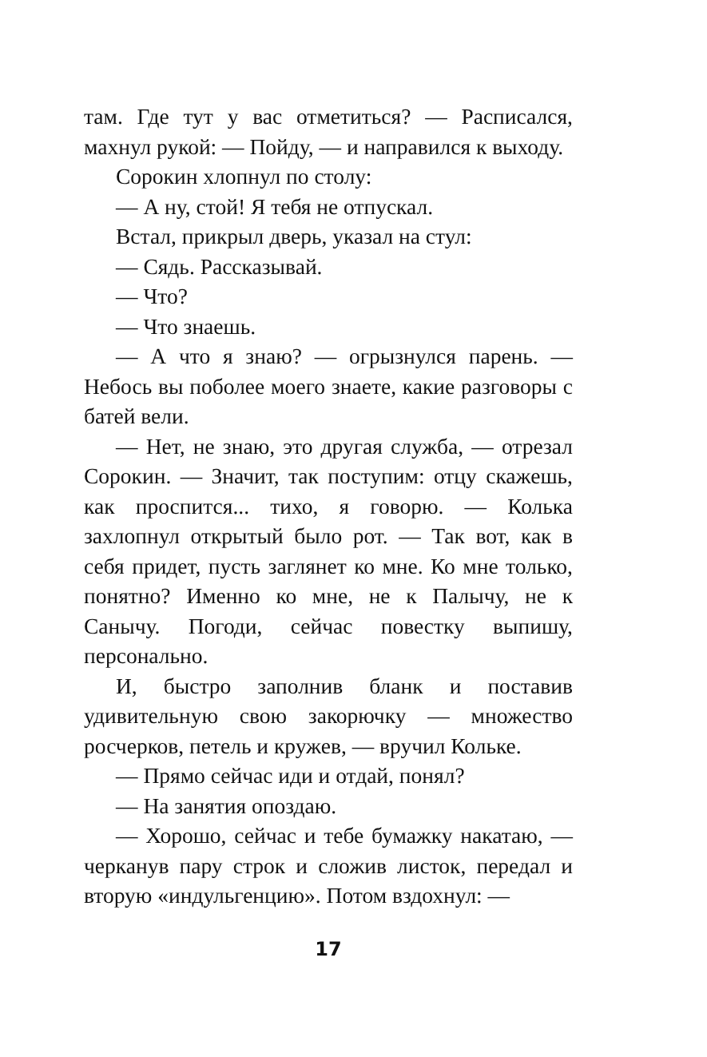там. Где тут у вас отметиться? — Расписался, махнул рукой: — Пойду, — и направился к выходу.
Сорокин хлопнул по столу:
— А ну, стой! Я тебя не отпускал.
Встал, прикрыл дверь, указал на стул:
— Сядь. Рассказывай.
— Что?
— Что знаешь.
— А что я знаю? — огрызнулся парень. — Небось вы поболее моего знаете, какие разговоры с батей вели.
— Нет, не знаю, это другая служба, — отрезал Сорокин. — Значит, так поступим: отцу скажешь, как проспится... тихо, я говорю. — Колька захлопнул открытый было рот. — Так вот, как в себя придет, пусть заглянет ко мне. Ко мне только, понятно? Именно ко мне, не к Палычу, не к Санычу. Погоди, сейчас повестку выпишу, персонально.
И, быстро заполнив бланк и поставив удивительную свою закорючку — множество росчерков, петель и кружев, — вручил Кольке.
— Прямо сейчас иди и отдай, понял?
— На занятия опоздаю.
— Хорошо, сейчас и тебе бумажку накатаю, — черканув пару строк и сложив листок, передал и вторую «индульгенцию». Потом вздохнул: —
17